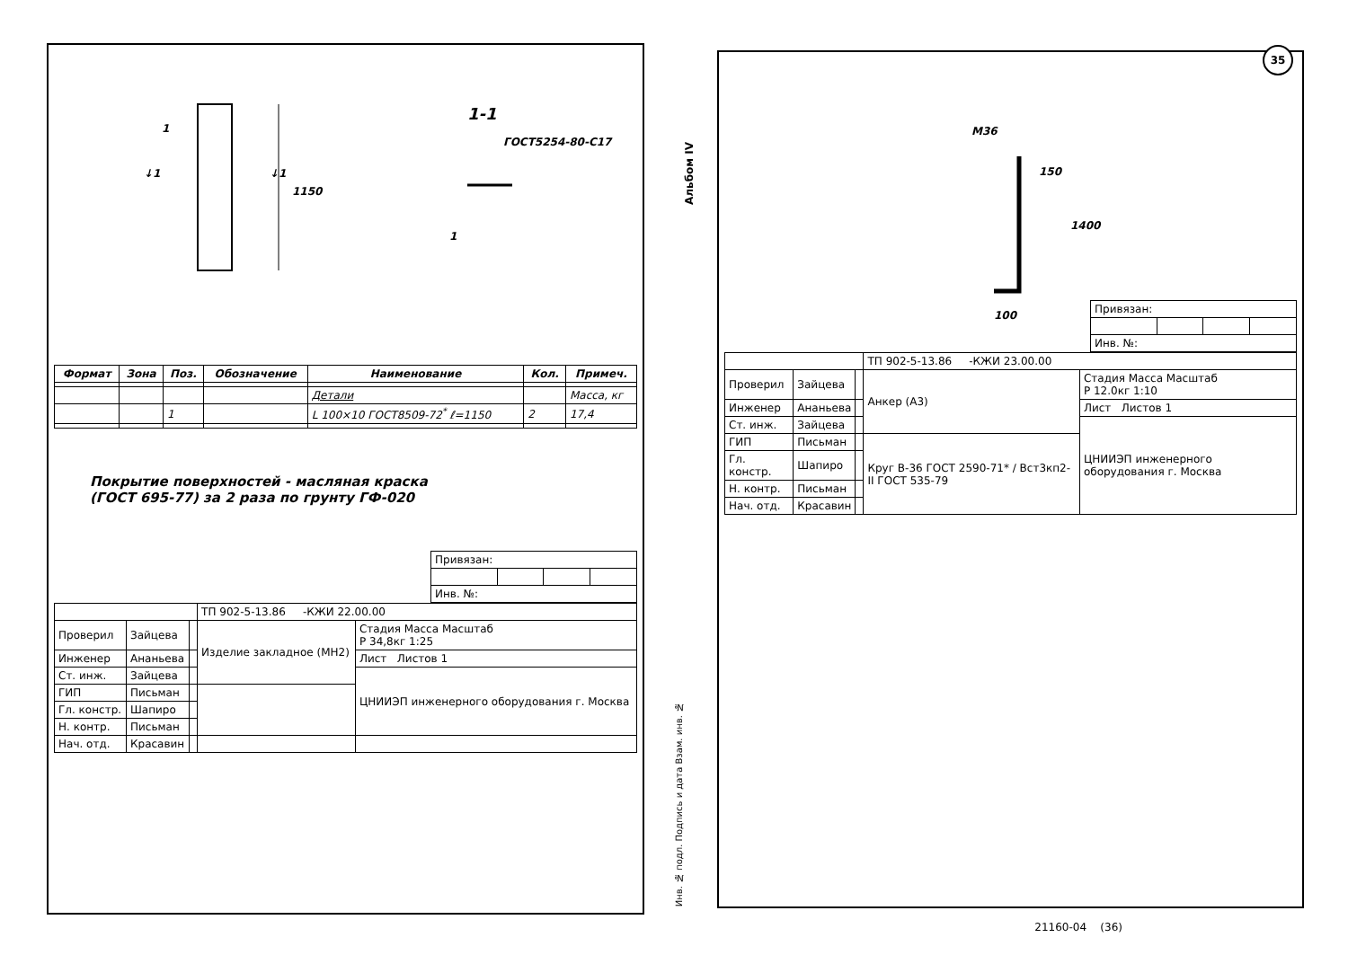1
↓1 ↓1
1150
1-1
ГОСТ5254-80-С17
1
| Формат | Зона | Поз. | Обозначение | Наименование | Кол. | Примеч. |
| --- | --- | --- | --- | --- | --- | --- |
| | | | | Детали | | Масса, кг |
| | | 1 | | L 100×10 ГОСТ8509-72<sup>*</sup> ℓ=1150 | 2 | 17,4 |
Покрытие поверхностей - масляная краска
(ГОСТ 695-77) за 2 раза по грунту ГФ-020
| Привязан: | | | |
| Инв. №: | | | |
| | | | ТП 902-5-13.86 -КЖИ 22.00.00 | |
| Проверил | Зайцева | | Изделие закладное (МН2) | Стадия Масса Масштаб Р 34,8кг 1:25 |
| Инженер | Ананьева | | | Лист Листов 1 |
| Ст. инж. | Зайцева | | | ЦНИИЭП инженерного оборудования г. Москва |
| ГИП | Письман | | | |
| Гл. констр. | Шапиро | | | |
| Н. контр. | Письман | | | |
| Нач. отд. | Красавин | | | |
35
Альбом IV
М36
150
1400
100
| Привязан: | | | |
| Инв. №: | | | |
| | | | ТП 902-5-13.86 -КЖИ 23.00.00 | |
| Проверил | Зайцева | | Анкер (А3) | Стадия Масса Масштаб Р 12.0кг 1:10 |
| Инженер | Ананьева | | | Лист Листов 1 |
| Ст. инж. | Зайцева | | | ЦНИИЭП инженерного оборудования г. Москва |
| ГИП | Письман | | Круг В-36 ГОСТ 2590-71* / Вст3кп2-II ГОСТ 535-79 | |
| Гл. констр. | Шапиро | | | |
| Н. контр. | Письман | | | |
| Нач. отд. | Красавин | | | |
Инв. № подл. Подпись и дата Взам. инв. №
21160-04 (36)